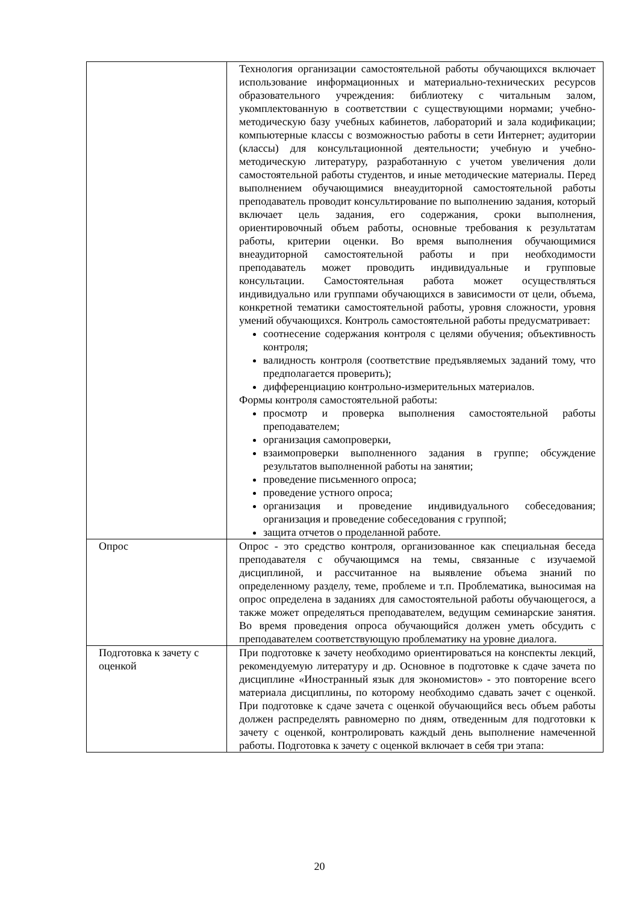| | Технология организации самостоятельной работы обучающихся включает использование информационных и материально-технических ресурсов образовательного учреждения: библиотеку с читальным залом, укомплектованную в соответствии с существующими нормами; учебно-методическую базу учебных кабинетов, лабораторий и зала кодификации; компьютерные классы с возможностью работы в сети Интернет; аудитории (классы) для консультационной деятельности; учебную и учебно-методическую литературу, разработанную с учетом увеличения доли самостоятельной работы студентов, и иные методические материалы. Перед выполнением обучающимися внеаудиторной самостоятельной работы преподаватель проводит консультирование по выполнению задания, который включает цель задания, его содержания, сроки выполнения, ориентировочный объем работы, основные требования к результатам работы, критерии оценки. Во время выполнения обучающимися внеаудиторной самостоятельной работы и при необходимости преподаватель может проводить индивидуальные и групповые консультации. Самостоятельная работа может осуществляться индивидуально или группами обучающихся в зависимости от цели, объема, конкретной тематики самостоятельной работы, уровня сложности, уровня умений обучающихся. Контроль самостоятельной работы предусматривает: соотнесение содержания контроля с целями обучения; объективность контроля; валидность контроля (соответствие предъявляемых заданий тому, что предполагается проверить); дифференциацию контрольно-измерительных материалов. Формы контроля самостоятельной работы: просмотр и проверка выполнения самостоятельной работы преподавателем; организация самопроверки, взаимопроверки выполненного задания в группе; обсуждение результатов выполненной работы на занятии; проведение письменного опроса; проведение устного опроса; организация и проведение индивидуального собеседования; организация и проведение собеседования с группой; защита отчетов о проделанной работе. |
| Опрос | Опрос - это средство контроля, организованное как специальная беседа преподавателя с обучающимся на темы, связанные с изучаемой дисциплиной, и рассчитанное на выявление объема знаний по определенному разделу, теме, проблеме и т.п. Проблематика, выносимая на опрос определена в заданиях для самостоятельной работы обучающегося, а также может определяться преподавателем, ведущим семинарские занятия. Во время проведения опроса обучающийся должен уметь обсудить с преподавателем соответствующую проблематику на уровне диалога. |
| Подготовка к зачету с оценкой | При подготовке к зачету необходимо ориентироваться на конспекты лекций, рекомендуемую литературу и др. Основное в подготовке к сдаче зачета по дисциплине «Иностранный язык для экономистов» - это повторение всего материала дисциплины, по которому необходимо сдавать зачет с оценкой. При подготовке к сдаче зачета с оценкой обучающийся весь объем работы должен распределять равномерно по дням, отведенным для подготовки к зачету с оценкой, контролировать каждый день выполнение намеченной работы. Подготовка к зачету с оценкой включает в себя три этапа: |
20